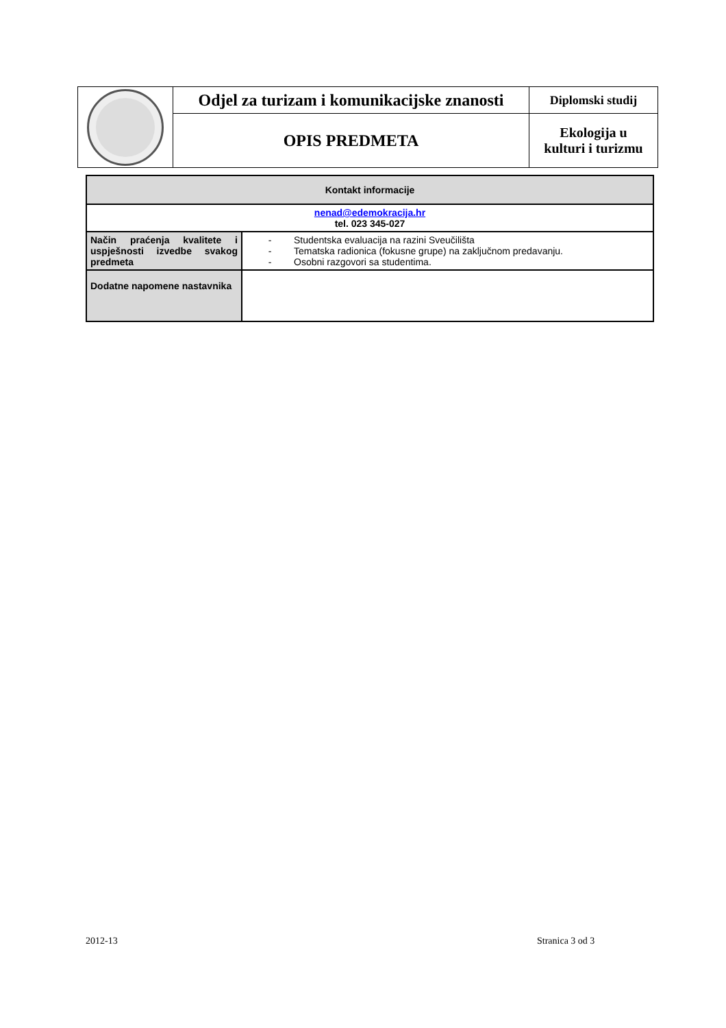| | Odjel za turizam i komunikacijske znanosti | Diplomski studij |
| | OPIS PREDMETA | Ekologija u kulturi i turizmu |
| Kontakt informacije | |
| nenad@edemokracija.hr tel. 023 345-027 | |
| Način praćenja kvalitete i uspješnosti izvedbe svakog predmeta | - Studentska evaluacija na razini Sveučilišta - Tematska radionica (fokusne grupe) na zaključnom predavanju. - Osobni razgovori sa studentima. |
| Dodatne napomene nastavnika | |
2012-13 Stranica 3 od 3